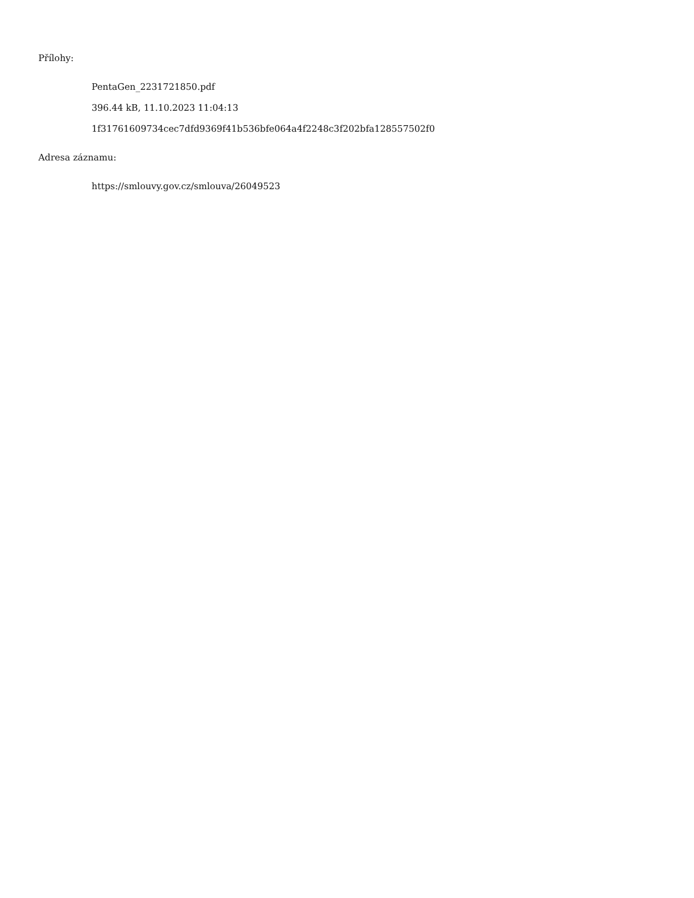Přílohy:
PentaGen_2231721850.pdf
396.44 kB, 11.10.2023 11:04:13
1f31761609734cec7dfd9369f41b536bfe064a4f2248c3f202bfa128557502f0
Adresa záznamu:
https://smlouvy.gov.cz/smlouva/26049523